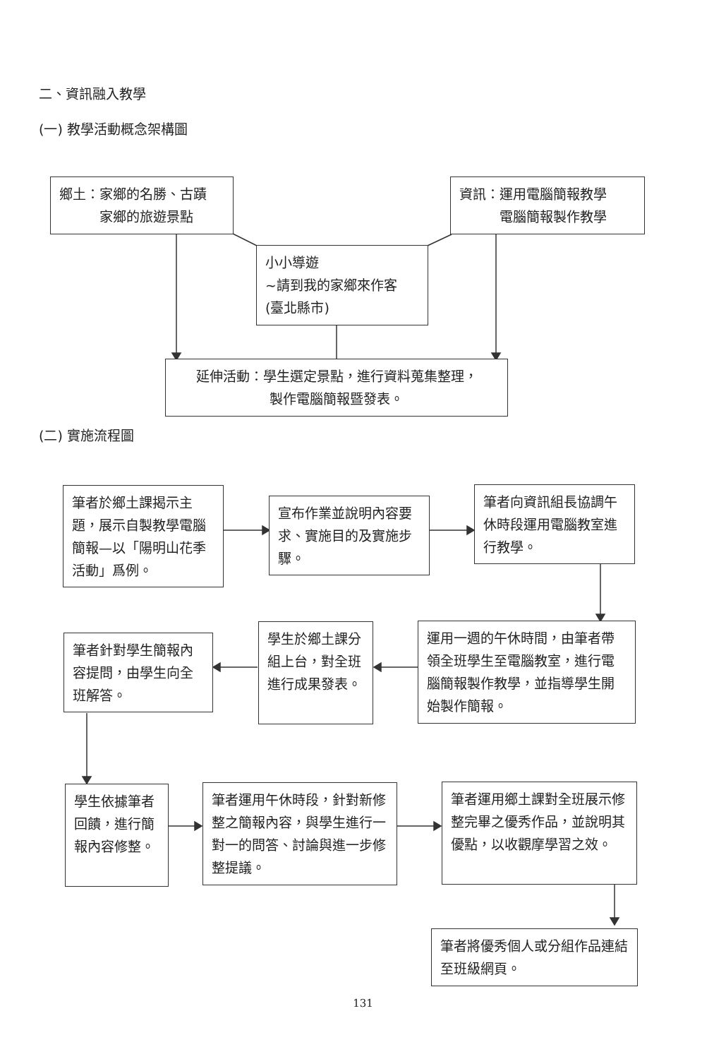二、資訊融入教學
(一) 教學活動概念架構圖
鄉土：家鄉的名勝、古蹟
　　　家鄉的旅遊景點
資訊：運用電腦簡報教學
　　　電腦簡報製作教學
小小導遊
~請到我的家鄉來作客
(臺北縣市)
延伸活動：學生選定景點，進行資料蒐集整理，
製作電腦簡報暨發表。
(二) 實施流程圖
筆者於鄉土課揭示主題，展示自製教學電腦簡報—以「陽明山花季活動」爲例。
宣布作業並說明內容要求、實施目的及實施步驟。
筆者向資訊組長協調午休時段運用電腦教室進行教學。
運用一週的午休時間，由筆者帶領全班學生至電腦教室，進行電腦簡報製作教學，並指導學生開始製作簡報。
學生於鄉土課分組上台，對全班進行成果發表。
筆者針對學生簡報內容提問，由學生向全班解答。
學生依據筆者回饋，進行簡報內容修整。
筆者運用午休時段，針對新修整之簡報內容，與學生進行一對一的問答、討論與進一步修整提議。
筆者運用鄉土課對全班展示修整完畢之優秀作品，並說明其優點，以收觀摩學習之效。
筆者將優秀個人或分組作品連結至班級網頁。
131